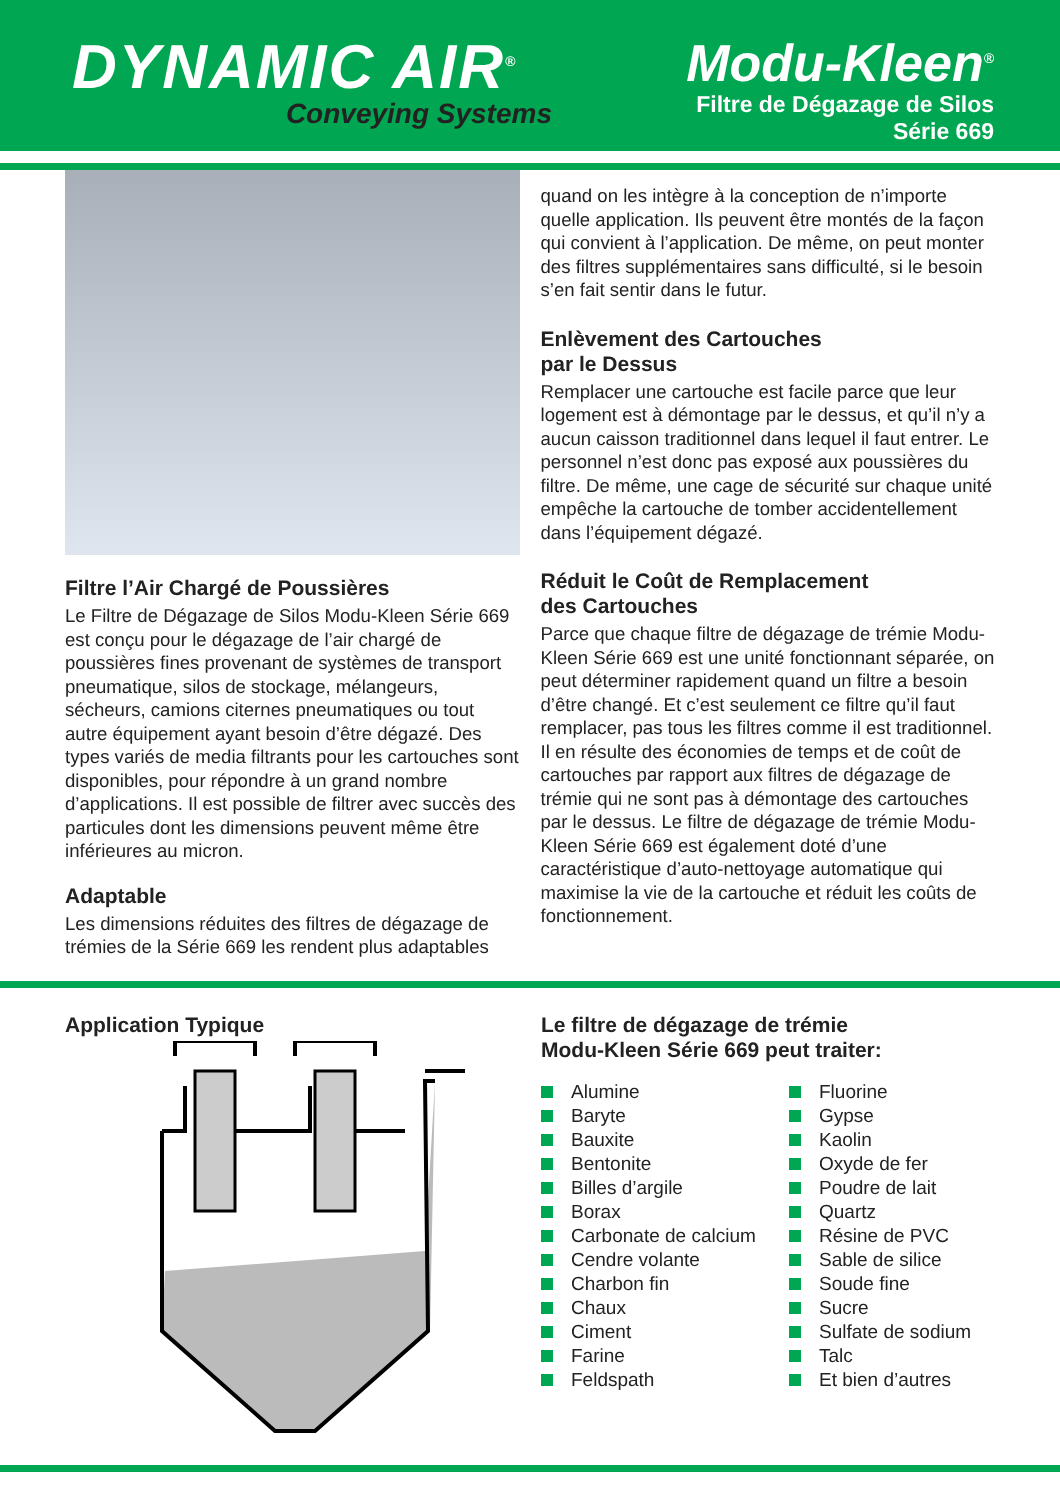DYNAMIC AIR<sup>®</sup>
Conveying Systems
Modu-Kleen<sup>®</sup>
Filtre de Dégazage de Silos
Série 669
Filtre l’Air Chargé de Poussières
Le Filtre de Dégazage de Silos Modu-Kleen Série 669 est conçu pour le dégazage de l’air chargé de poussières fines provenant de systèmes de transport pneumatique, silos de stockage, mélangeurs, sécheurs, camions citernes pneumatiques ou tout autre équipement ayant besoin d’être dégazé. Des types variés de media filtrants pour les cartouches sont disponibles, pour répondre à un grand nombre d’applications. Il est possible de filtrer avec succès des particules dont les dimensions peuvent même être inférieures au micron.
Adaptable
Les dimensions réduites des filtres de dégazage de trémies de la Série 669 les rendent plus adaptables
quand on les intègre à la conception de n’importe quelle application. Ils peuvent être montés de la façon qui convient à l’application. De même, on peut monter des filtres supplémentaires sans difficulté, si le besoin s’en fait sentir dans le futur.
Enlèvement des Cartouches
par le Dessus
Remplacer une cartouche est facile parce que leur logement est à démontage par le dessus, et qu’il n’y a aucun caisson traditionnel dans lequel il faut entrer. Le personnel n’est donc pas exposé aux poussières du filtre. De même, une cage de sécurité sur chaque unité empêche la cartouche de tomber accidentellement dans l’équipement dégazé.
Réduit le Coût de Remplacement
des Cartouches
Parce que chaque filtre de dégazage de trémie Modu-Kleen Série 669 est une unité fonctionnant séparée, on peut déterminer rapidement quand un filtre a besoin d’être changé. Et c’est seulement ce filtre qu’il faut remplacer, pas tous les filtres comme il est traditionnel. Il en résulte des économies de temps et de coût de cartouches par rapport aux filtres de dégazage de trémie qui ne sont pas à démontage des cartouches par le dessus. Le filtre de dégazage de trémie Modu-Kleen Série 669 est également doté d’une caractéristique d’auto-nettoyage automatique qui maximise la vie de la cartouche et réduit les coûts de fonctionnement.
Application Typique Le filtre de dégazage de trémie
Modu-Kleen Série 669 peut traiter:
Alumine
Baryte
Bauxite
Bentonite
Billes d’argile
Borax
Carbonate de calcium
Cendre volante
Charbon fin
Chaux
Ciment
Farine
Feldspath
Fluorine
Gypse
Kaolin
Oxyde de fer
Poudre de lait
Quartz
Résine de PVC
Sable de silice
Soude fine
Sucre
Sulfate de sodium
Talc
Et bien d’autres